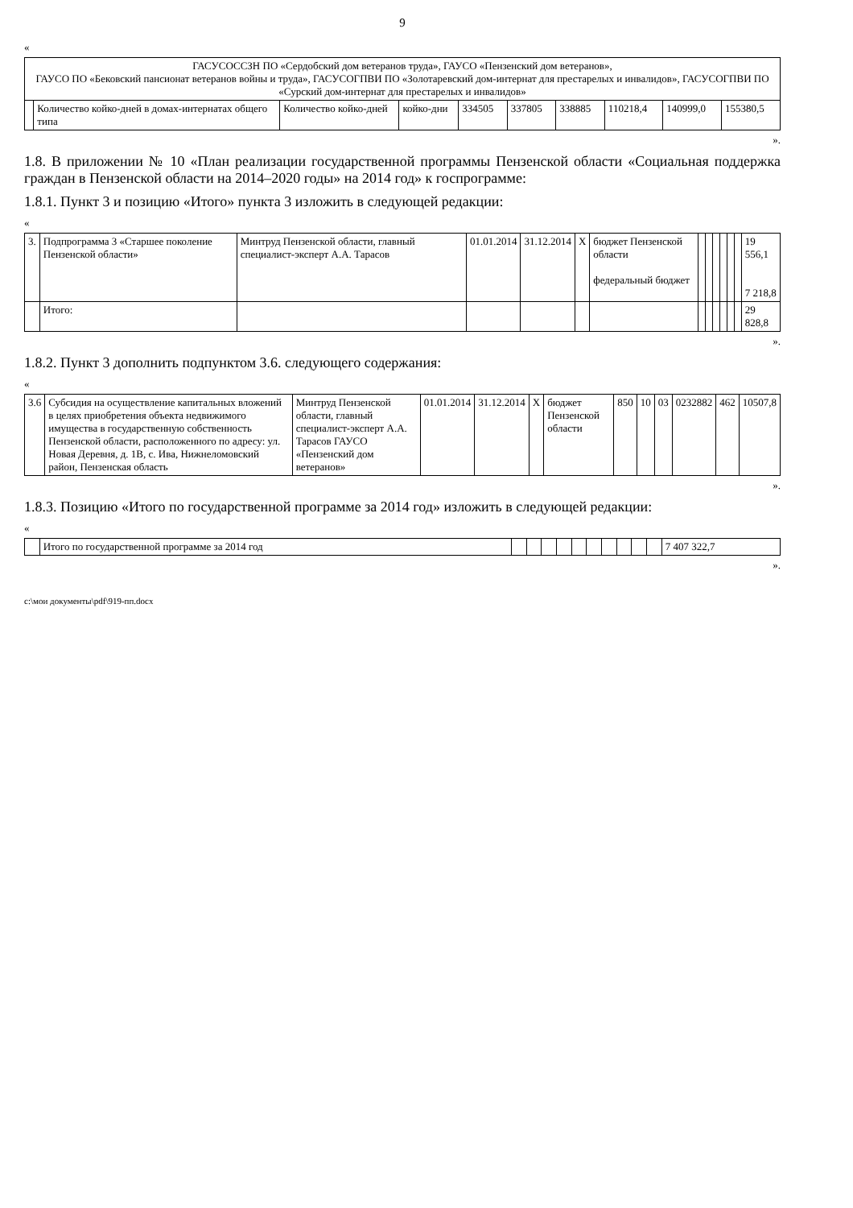9
«
| ГАСУСОССЗН ПО «Сердобский дом ветеранов труда», ГАУСО «Пензенский дом ветеранов», ГАУСО ПО «Бековский пансионат ветеранов войны и труда», ГАСУСОГПВИ ПО «Золотаревский дом-интернат для престарелых и инвалидов», ГАСУСОГПВИ ПО «Сурский дом-интернат для престарелых и инвалидов» | | | | | | | | | |
| | Количество койко-дней в домах-интернатах общего типа | Количество койко-дней | койко-дни | 334505 | 337805 | 338885 | 110218,4 | 140999,0 | 155380,5 |
».
1.8. В приложении № 10 «План реализации государственной программы Пензенской области «Социальная поддержка граждан в Пензенской области на 2014–2020 годы» на 2014 год» к госпрограмме:
1.8.1. Пункт 3 и позицию «Итого» пункта 3 изложить в следующей редакции:
«
| 3. | Подпрограмма 3 «Старшее поколение Пензенской области» | Минтруд Пензенской области, главный специалист-эксперт А.А. Тарасов | 01.01.2014 | 31.12.2014 | Х | бюджет Пензенской области федеральный бюджет | | | | | | | 19 556,1 7 218,8 |
| | Итого: | | | | | | | | | | | | 29 828,8 |
».
1.8.2. Пункт 3 дополнить подпунктом 3.6. следующего содержания:
«
| 3.6 | Субсидия на осуществление капитальных вложений в целях приобретения объекта недвижимого имущества в государственную собственность Пензенской области, расположенного по адресу: ул. Новая Деревня, д. 1В, с. Ива, Нижнеломовский район, Пензенская область | Минтруд Пензенской области, главный специалист-эксперт А.А. Тарасов ГАУСО «Пензенский дом ветеранов» | 01.01.2014 | 31.12.2014 | Х | бюджет Пензенской области | 850 | 10 | 03 | 0232882 | 462 | 10507,8 |
».
1.8.3. Позицию «Итого по государственной программе за 2014 год» изложить в следующей редакции:
«
| | Итого по государственной программе за 2014 год | | | | | | | | | | | 7 407 322,7 |
».
c:\мои документы\pdf\919-пп.docx